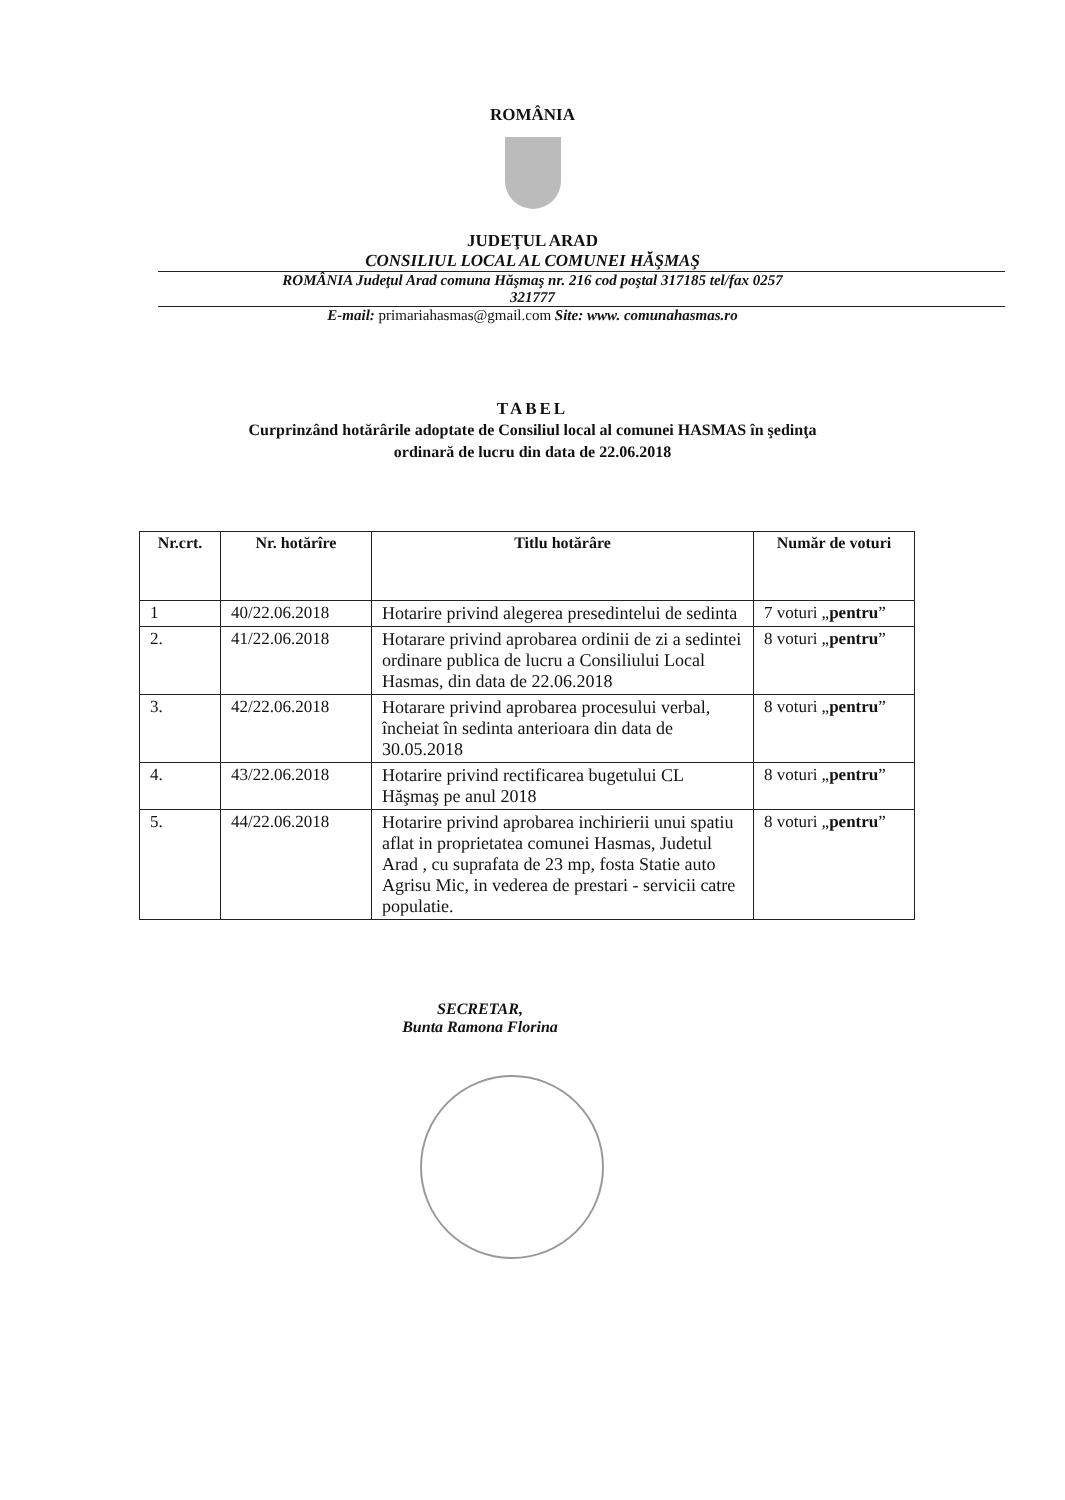ROMÂNIA
JUDEŢUL ARAD
CONSILIUL LOCAL AL COMUNEI HĂŞMAŞ
ROMÂNIA Judeţul Arad comuna Hăşmaş nr. 216 cod poştal 317185 tel/fax 0257
321777
E-mail: primariahasmas@gmail.com Site: www. comunahasmas.ro
TABEL
Curprinzând hotărârile adoptate de Consiliul local al comunei HASMAS în şedinţa
ordinară de lucru din data de 22.06.2018
| Nr.crt. | Nr. hotărîre | Titlu hotărâre | Număr de voturi |
| --- | --- | --- | --- |
| 1 | 40/22.06.2018 | Hotarire privind alegerea presedintelui de sedinta | 7 voturi „ pentru ” |
| 2. | 41/22.06.2018 | Hotarare privind aprobarea ordinii de zi a sedintei ordinare publica de lucru a Consiliului Local Hasmas, din data de 22.06.2018 | 8 voturi „ pentru ” |
| 3. | 42/22.06.2018 | Hotarare privind aprobarea procesului verbal, încheiat în sedinta anterioara din data de 30.05.2018 | 8 voturi „ pentru ” |
| 4. | 43/22.06.2018 | Hotarire privind rectificarea bugetului CL Hăşmaş pe anul 2018 | 8 voturi „ pentru ” |
| 5. | 44/22.06.2018 | Hotarire privind aprobarea inchirierii unui spatiu aflat in proprietatea comunei Hasmas, Judetul Arad , cu suprafata de 23 mp, fosta Statie auto Agrisu Mic, in vederea de prestari - servicii catre populatie. | 8 voturi „ pentru ” |
SECRETAR,
Bunta Ramona Florina